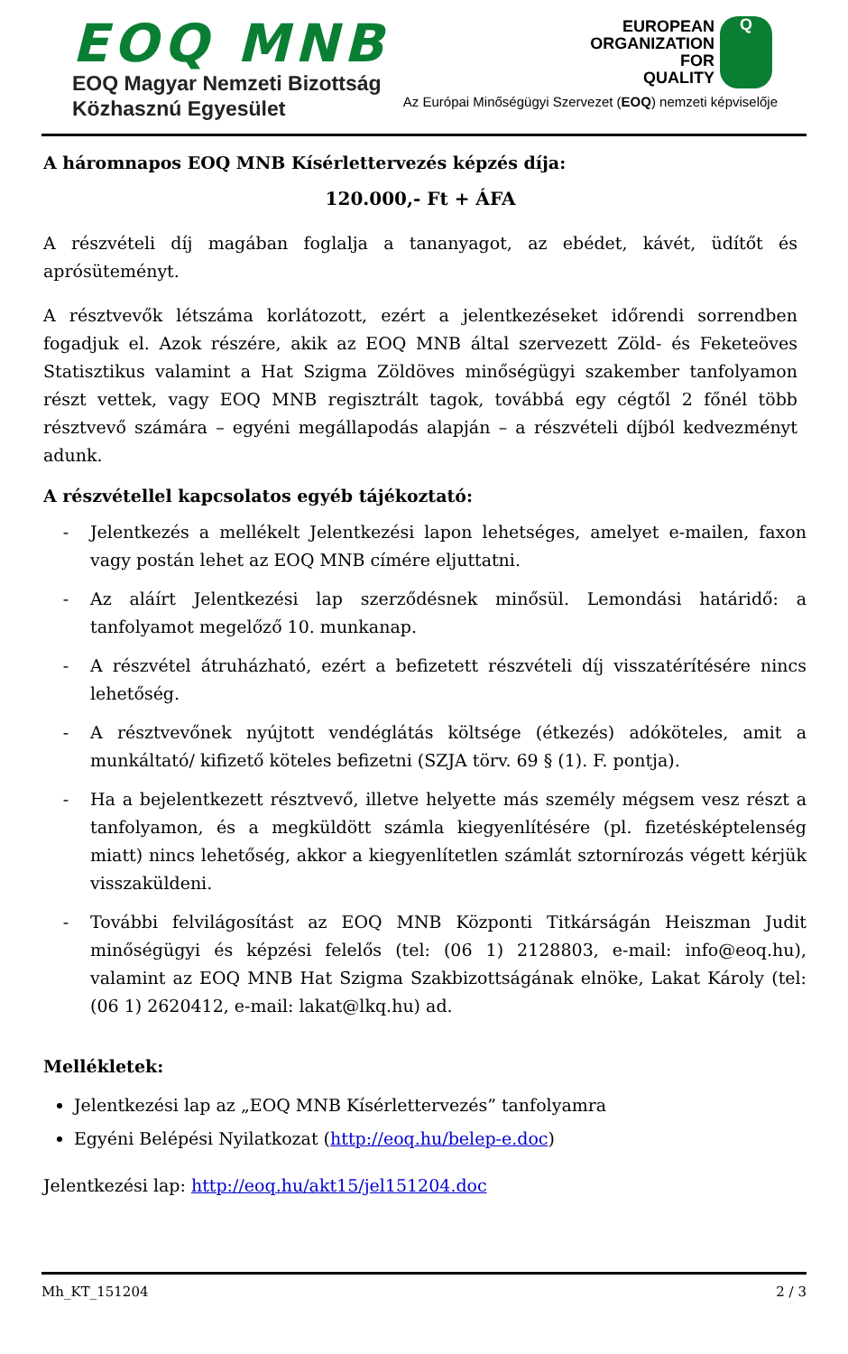EOQ MNB
EOQ Magyar Nemzeti Bizottság
Közhasznú Egyesület
EUROPEAN
ORGANIZATION
FOR
QUALITY
Q
Az Európai Minőségügyi Szervezet (EOQ) nemzeti képviselője
A háromnapos EOQ MNB Kísérlettervezés képzés díja:
120.000,- Ft + ÁFA
A részvételi díj magában foglalja a tananyagot, az ebédet, kávét, üdítőt és aprósüteményt.
A résztvevők létszáma korlátozott, ezért a jelentkezéseket időrendi sorrendben fogadjuk el. Azok részére, akik az EOQ MNB által szervezett Zöld- és Feketeöves Statisztikus valamint a Hat Szigma Zöldöves minőségügyi szakember tanfolyamon részt vettek, vagy EOQ MNB regisztrált tagok, továbbá egy cégtől 2 főnél több résztvevő számára – egyéni megállapodás alapján – a részvételi díjból kedvezményt adunk.
A részvétellel kapcsolatos egyéb tájékoztató:
- Jelentkezés a mellékelt Jelentkezési lapon lehetséges, amelyet e-mailen, faxon vagy postán lehet az EOQ MNB címére eljuttatni.
- Az aláírt Jelentkezési lap szerződésnek minősül. Lemondási határidő: a tanfolyamot megelőző 10. munkanap.
- A részvétel átruházható, ezért a befizetett részvételi díj visszatérítésére nincs lehetőség.
- A résztvevőnek nyújtott vendéglátás költsége (étkezés) adóköteles, amit a munkáltató/ kifizető köteles befizetni (SZJA törv. 69 § (1). F. pontja).
- Ha a bejelentkezett résztvevő, illetve helyette más személy mégsem vesz részt a tanfolyamon, és a megküldött számla kiegyenlítésére (pl. fizetésképtelenség miatt) nincs lehetőség, akkor a kiegyenlítetlen számlát sztornírozás végett kérjük visszaküldeni.
- További felvilágosítást az EOQ MNB Központi Titkárságán Heiszman Judit minőségügyi és képzési felelős (tel: (06 1) 2128803, e-mail: info@eoq.hu), valamint az EOQ MNB Hat Szigma Szakbizottságának elnöke, Lakat Károly (tel: (06 1) 2620412, e-mail: lakat@lkq.hu) ad.
Mellékletek:
Jelentkezési lap az „EOQ MNB Kísérlettervezés” tanfolyamra
Egyéni Belépési Nyilatkozat (http://eoq.hu/belep-e.doc)
Jelentkezési lap: http://eoq.hu/akt15/jel151204.doc
Mh_KT_151204 2 / 3